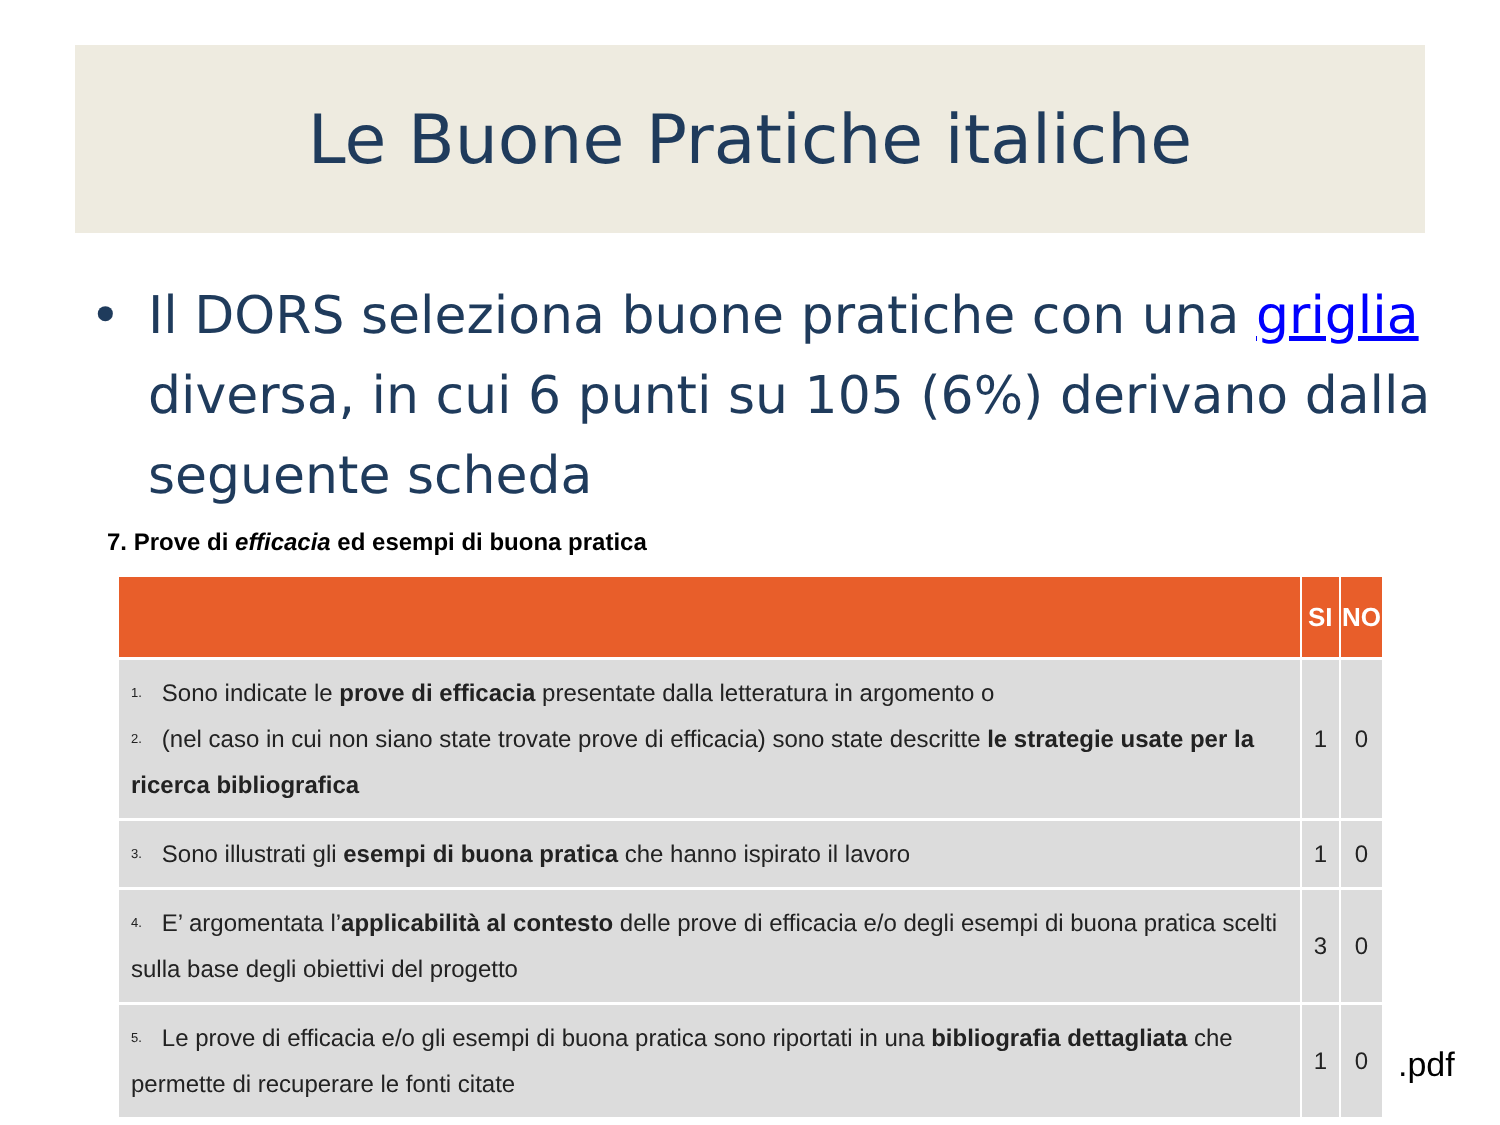Le Buone Pratiche italiche
• Il DORS seleziona buone pratiche con una griglia diversa, in cui 6 punti su 105 (6%) derivano dalla seguente scheda
7. Prove di efficacia ed esempi di buona pratica
| | SI | NO |
| --- | --- | --- |
| 1. Sono indicate le prove di efficacia presentate dalla letteratura in argomento o 2. (nel caso in cui non siano state trovate prove di efficacia) sono state descritte le strategie usate per la ricerca bibliografica | 1 | 0 |
| 3. Sono illustrati gli esempi di buona pratica che hanno ispirato il lavoro | 1 | 0 |
| 4. E’ argomentata l’ applicabilità al contesto delle prove di efficacia e/o degli esempi di buona pratica scelti sulla base degli obiettivi del progetto | 3 | 0 |
| 5. Le prove di efficacia e/o gli esempi di buona pratica sono riportati in una bibliografia dettagliata che permette di recuperare le fonti citate | 1 | 0 |
.pdf